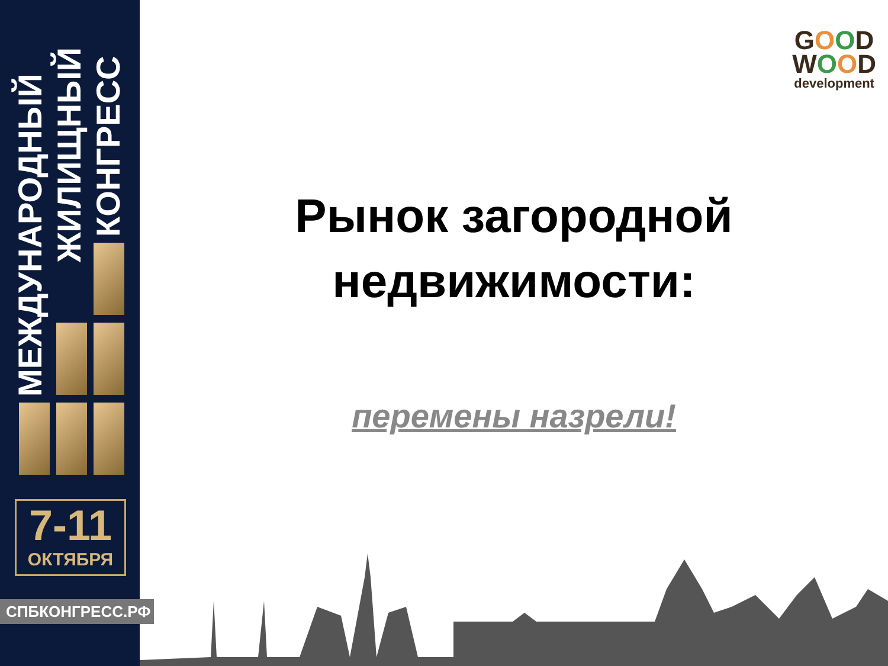МЕЖДУНАРОДНЫЙ
ЖИЛИЩНЫЙ
КОНГРЕСС
7-11
ОКТЯБРЯ
СПБКОНГРЕСС.РФ
GOOD
WOOD
development
Рынок загородной
недвижимости:
перемены назрели!